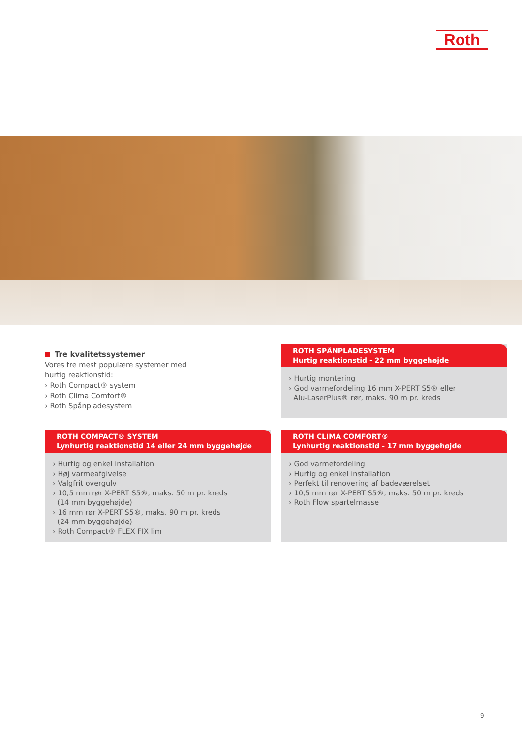Roth
Tre kvalitetssystemer
Vores tre mest populære systemer med
hurtig reaktionstid:
› Roth Compact® system
› Roth Clima Comfort®
› Roth Spånpladesystem
ROTH SPÅNPLADESYSTEM
Hurtig reaktionstid - 22 mm byggehøjde
› Hurtig montering
› God varmefordeling 16 mm X-PERT S5® eller
Alu-LaserPlus® rør, maks. 90 m pr. kreds
ROTH COMPACT® SYSTEM
Lynhurtig reaktionstid 14 eller 24 mm byggehøjde
› Hurtig og enkel installation
› Høj varmeafgivelse
› Valgfrit overgulv
› 10,5 mm rør X-PERT S5®, maks. 50 m pr. kreds
(14 mm byggehøjde)
› 16 mm rør X-PERT S5®, maks. 90 m pr. kreds
(24 mm byggehøjde)
› Roth Compact® FLEX FIX lim
ROTH CLIMA COMFORT®
Lynhurtig reaktionstid - 17 mm byggehøjde
› God varmefordeling
› Hurtig og enkel installation
› Perfekt til renovering af badeværelset
› 10,5 mm rør X-PERT S5®, maks. 50 m pr. kreds
› Roth Flow spartelmasse
9